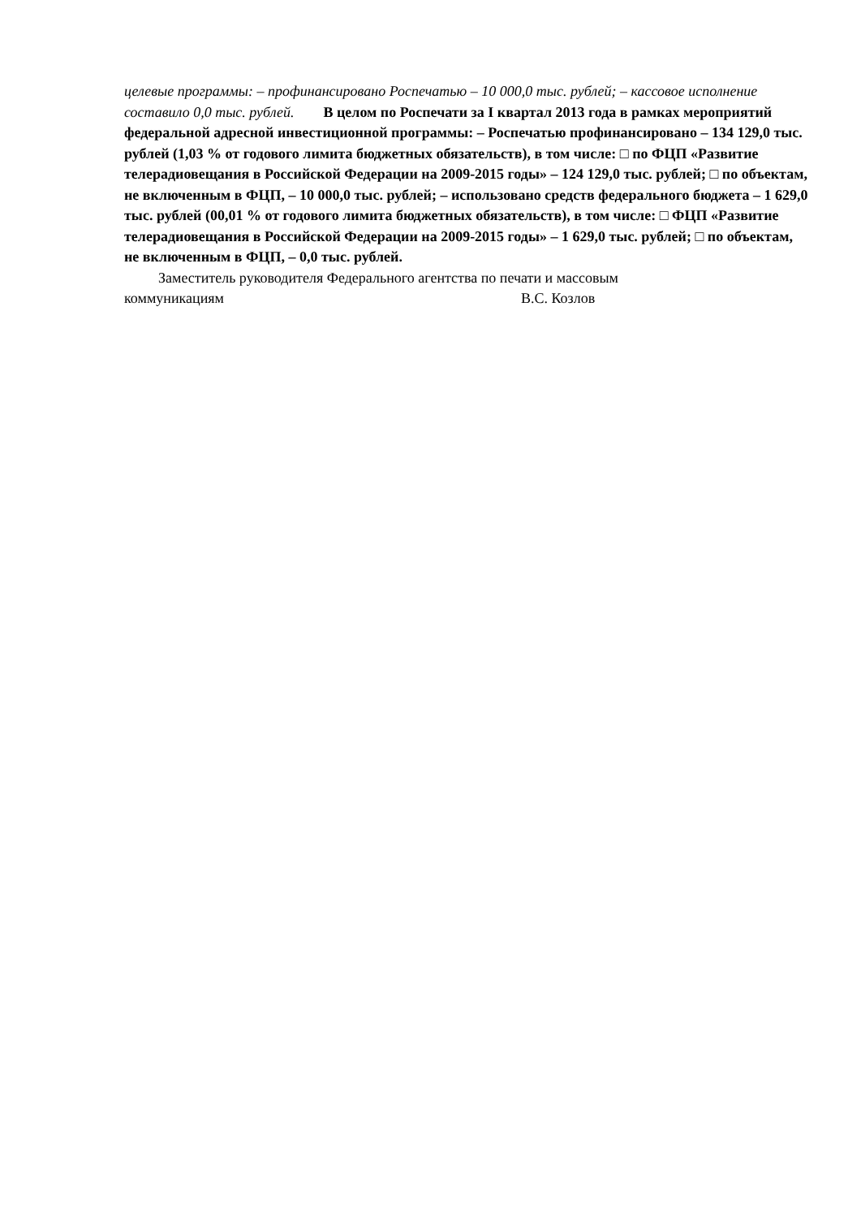целевые программы: – профинансировано Роспечатью – 10 000,0 тыс. рублей; – кассовое исполнение составило 0,0 тыс. рублей. В целом по Роспечати за I квартал 2013 года в рамках мероприятий федеральной адресной инвестиционной программы: – Роспечатью профинансировано – 134 129,0 тыс. рублей (1,03 % от годового лимита бюджетных обязательств), в том числе: □ по ФЦП «Развитие телерадиовещания в Российской Федерации на 2009-2015 годы» – 124 129,0 тыс. рублей; □ по объектам, не включенным в ФЦП, – 10 000,0 тыс. рублей; – использовано средств федерального бюджета – 1 629,0 тыс. рублей (00,01 % от годового лимита бюджетных обязательств), в том числе: □ ФЦП «Развитие телерадиовещания в Российской Федерации на 2009-2015 годы» – 1 629,0 тыс. рублей; □ по объектам, не включенным в ФЦП, – 0,0 тыс. рублей.
Заместитель руководителя Федерального агентства по печати и массовым
коммуникациям В.С. Козлов